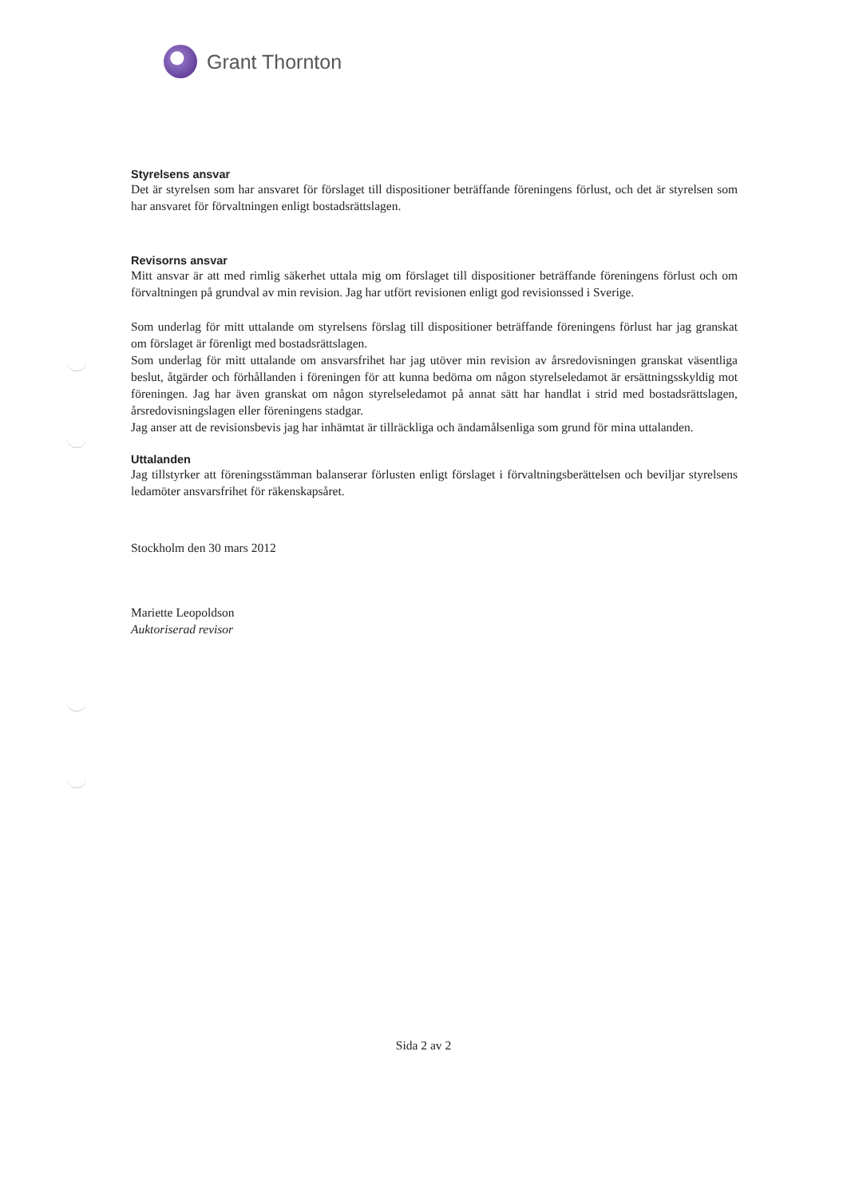Grant Thornton
Styrelsens ansvar
Det är styrelsen som har ansvaret för förslaget till dispositioner beträffande föreningens förlust, och det är styrelsen som har ansvaret för förvaltningen enligt bostadsrättslagen.
Revisorns ansvar
Mitt ansvar är att med rimlig säkerhet uttala mig om förslaget till dispositioner beträffande föreningens förlust och om förvaltningen på grundval av min revision. Jag har utfört revisionen enligt god revisionssed i Sverige.
Som underlag för mitt uttalande om styrelsens förslag till dispositioner beträffande föreningens förlust har jag granskat om förslaget är förenligt med bostadsrättslagen.
Som underlag för mitt uttalande om ansvarsfrihet har jag utöver min revision av årsredovisningen granskat väsentliga beslut, åtgärder och förhållanden i föreningen för att kunna bedöma om någon styrelseledamot är ersättningsskyldig mot föreningen. Jag har även granskat om någon styrelseledamot på annat sätt har handlat i strid med bostadsrättslagen, årsredovisningslagen eller föreningens stadgar.
Jag anser att de revisionsbevis jag har inhämtat är tillräckliga och ändamålsenliga som grund för mina uttalanden.
Uttalanden
Jag tillstyrker att föreningsstämman balanserar förlusten enligt förslaget i förvaltningsberättelsen och beviljar styrelsens ledamöter ansvarsfrihet för räkenskapsåret.
Stockholm den 30 mars 2012
Mariette Leopoldson
Auktoriserad revisor
Sida 2 av 2